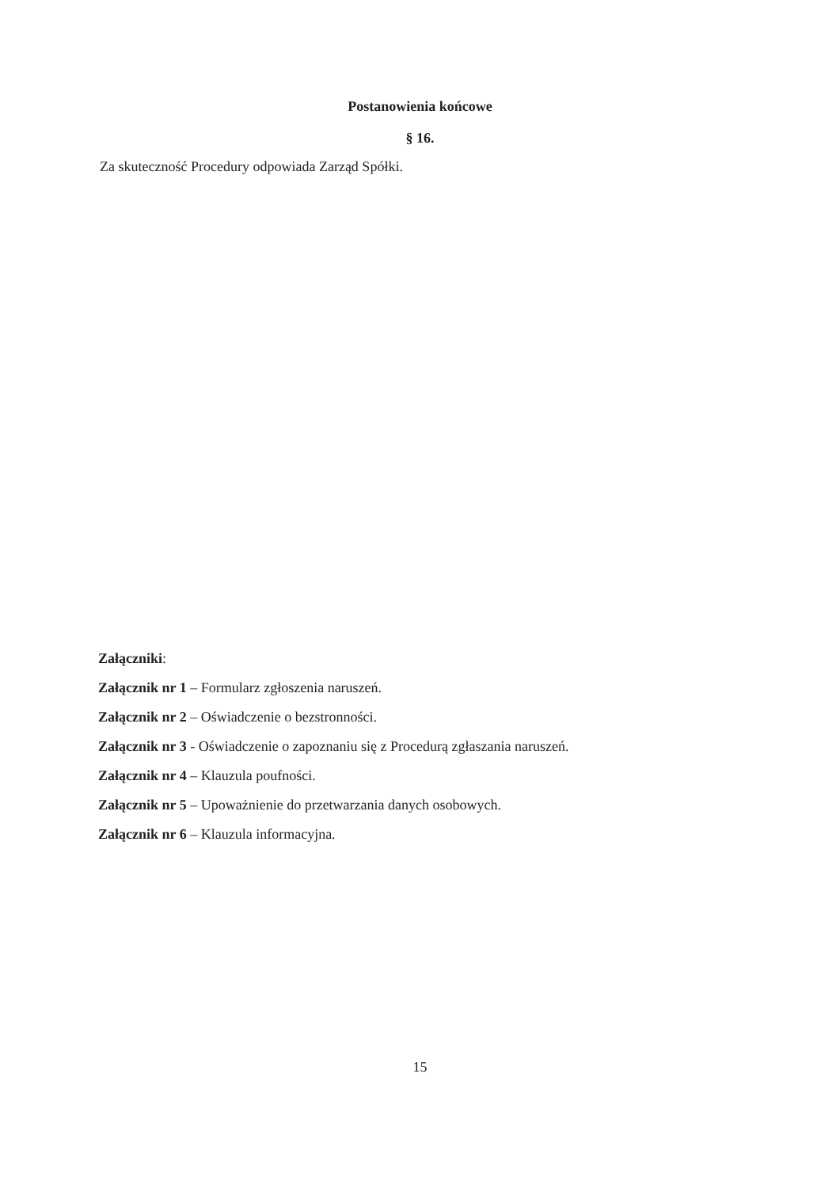Postanowienia końcowe
§ 16.
Za skuteczność Procedury odpowiada Zarząd Spółki.
Załączniki:
Załącznik nr 1 – Formularz zgłoszenia naruszeń.
Załącznik nr 2 – Oświadczenie o bezstronności.
Załącznik nr 3 - Oświadczenie o zapoznaniu się z Procedurą zgłaszania naruszeń.
Załącznik nr 4 – Klauzula poufności.
Załącznik nr 5 – Upoważnienie do przetwarzania danych osobowych.
Załącznik nr 6 – Klauzula informacyjna.
15